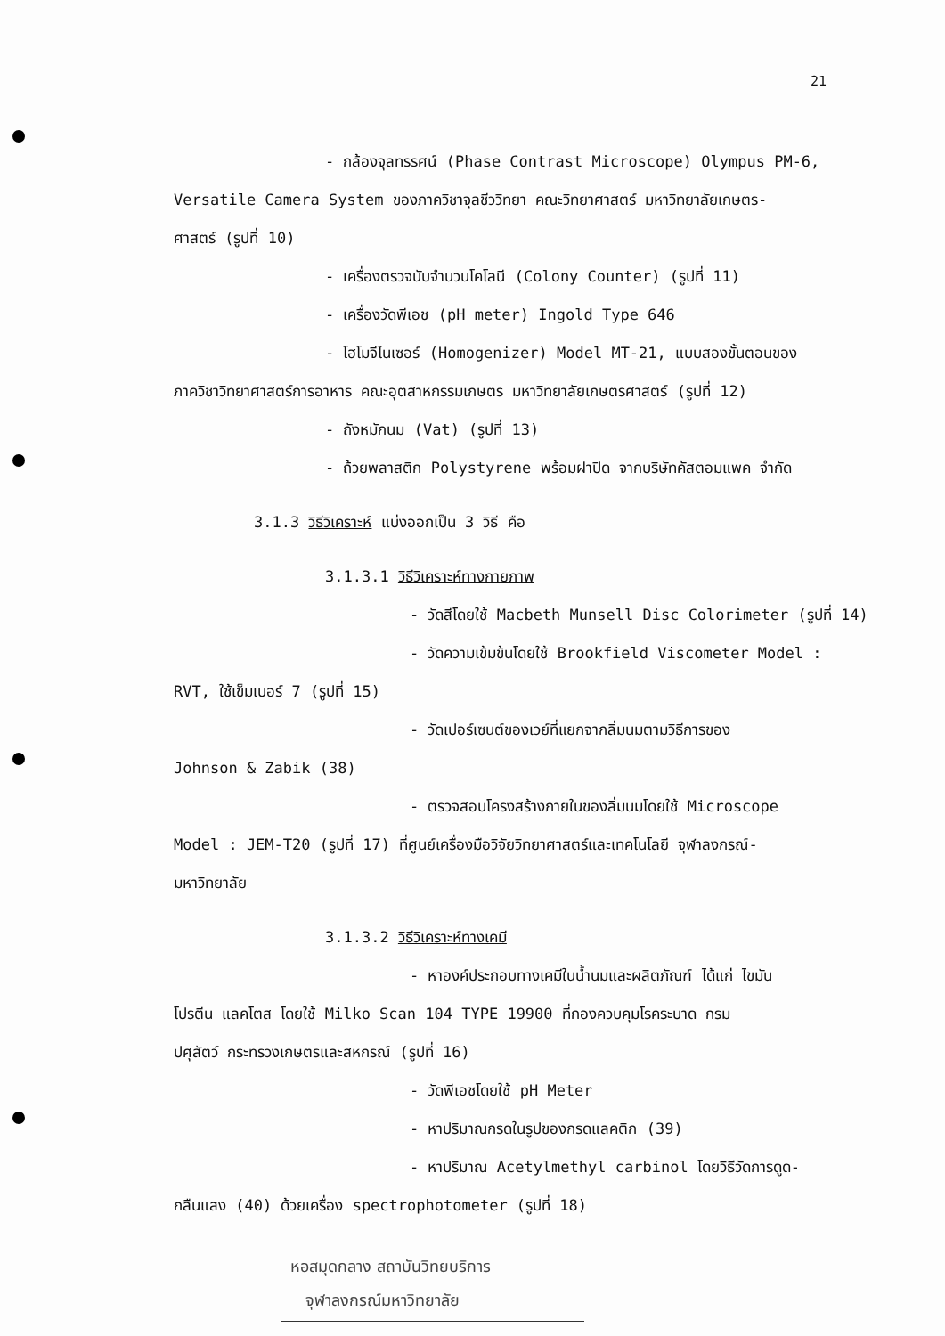21
- กล้องจุลทรรศน์ (Phase Contrast Microscope) Olympus PM-6,
Versatile Camera System ของภาควิชาจุลชีววิทยา คณะวิทยาศาสตร์ มหาวิทยาลัยเกษตร-
ศาสตร์ (รูปที่ 10)
- เครื่องตรวจนับจำนวนโคโลนี (Colony Counter) (รูปที่ 11)
- เครื่องวัดพีเอช (pH meter) Ingold Type 646
- โฮโมจีไนเซอร์ (Homogenizer) Model MT-21, แบบสองขั้นตอนของ
ภาควิชาวิทยาศาสตร์การอาหาร คณะอุตสาหกรรมเกษตร มหาวิทยาลัยเกษตรศาสตร์ (รูปที่ 12)
- ถังหมักนม (Vat) (รูปที่ 13)
- ถ้วยพลาสติก Polystyrene พร้อมฝาปิด จากบริษัทคัสตอมแพค จำกัด
3.1.3 วิธีวิเคราะห์ แบ่งออกเป็น 3 วิธี คือ
3.1.3.1 วิธีวิเคราะห์ทางกายภาพ
- วัดสีโดยใช้ Macbeth Munsell Disc Colorimeter (รูปที่ 14)
- วัดความเข้มข้นโดยใช้ Brookfield Viscometer Model :
RVT, ใช้เข็มเบอร์ 7 (รูปที่ 15)
- วัดเปอร์เซนต์ของเวย์ที่แยกจากลิ่มนมตามวิธีการของ
Johnson & Zabik (38)
- ตรวจสอบโครงสร้างภายในของลิ่มนมโดยใช้ Microscope
Model : JEM-T20 (รูปที่ 17) ที่ศูนย์เครื่องมือวิจัยวิทยาศาสตร์และเทคโนโลยี จุฬาลงกรณ์-
มหาวิทยาลัย
3.1.3.2 วิธีวิเคราะห์ทางเคมี
- หาองค์ประกอบทางเคมีในน้ำนมและผลิตภัณฑ์ ได้แก่ ไขมัน
โปรตีน แลคโตส โดยใช้ Milko Scan 104 TYPE 19900 ที่กองควบคุมโรคระบาด กรม
ปศุสัตว์ กระทรวงเกษตรและสหกรณ์ (รูปที่ 16)
- วัดพีเอชโดยใช้ pH Meter
- หาปริมาณกรดในรูปของกรดแลคติก (39)
- หาปริมาณ Acetylmethyl carbinol โดยวิธีวัดการดูด-
กลืนแสง (40) ด้วยเครื่อง spectrophotometer (รูปที่ 18)
หอสมุดกลาง สถาบันวิทยบริการ
จุฬาลงกรณ์มหาวิทยาลัย